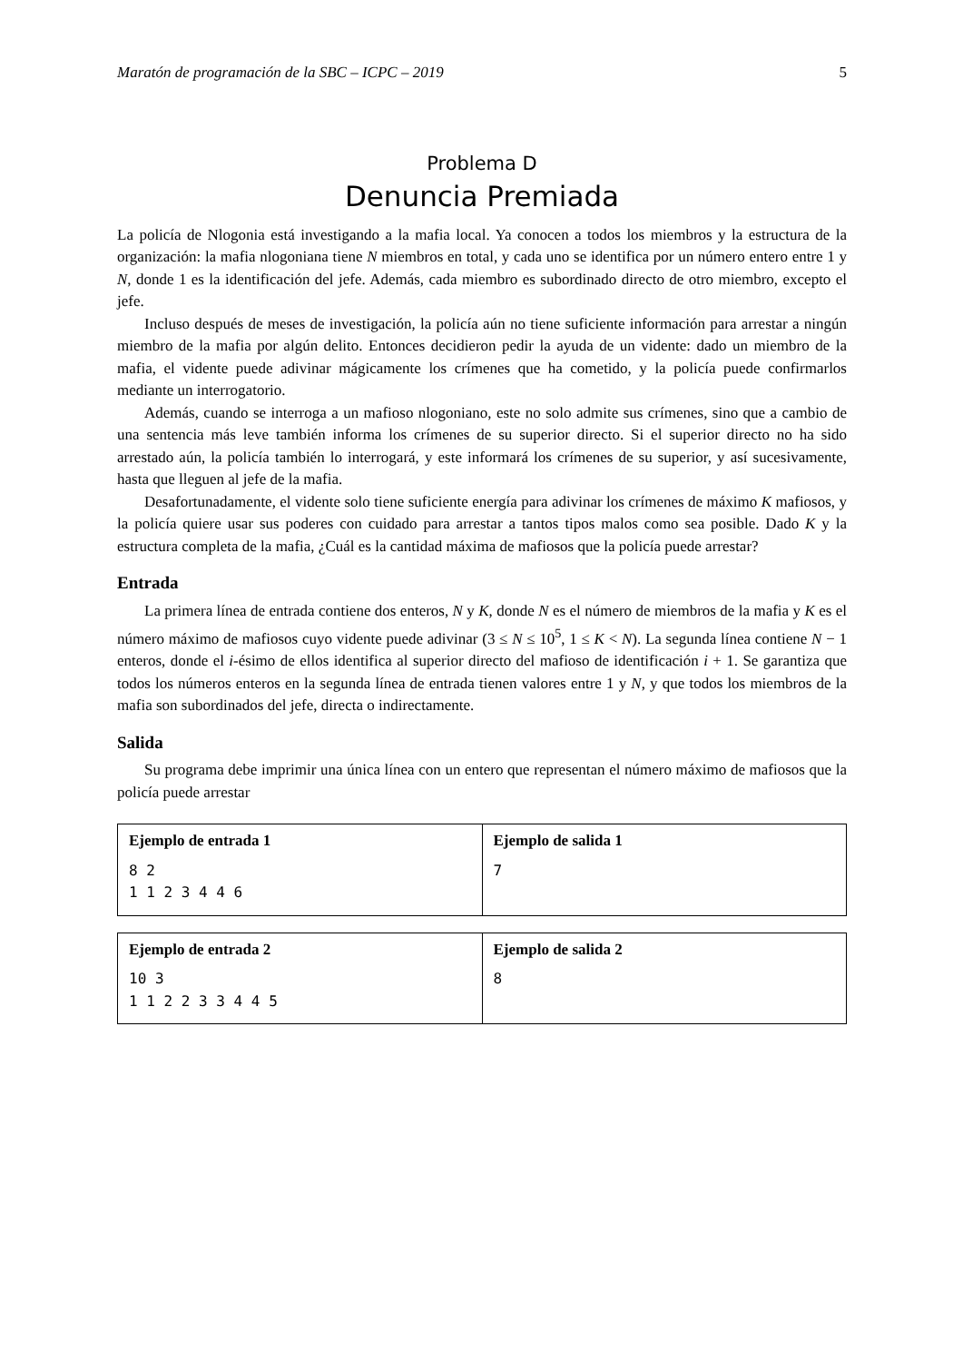Maratón de programación de la SBC – ICPC – 2019 5
Problema D
Denuncia Premiada
La policía de Nlogonia está investigando a la mafia local. Ya conocen a todos los miembros y la estructura de la organización: la mafia nlogoniana tiene N miembros en total, y cada uno se identifica por un número entero entre 1 y N, donde 1 es la identificación del jefe. Además, cada miembro es subordinado directo de otro miembro, excepto el jefe.
Incluso después de meses de investigación, la policía aún no tiene suficiente información para arrestar a ningún miembro de la mafia por algún delito. Entonces decidieron pedir la ayuda de un vidente: dado un miembro de la mafia, el vidente puede adivinar mágicamente los crímenes que ha cometido, y la policía puede confirmarlos mediante un interrogatorio.
Además, cuando se interroga a un mafioso nlogoniano, este no solo admite sus crímenes, sino que a cambio de una sentencia más leve también informa los crímenes de su superior directo. Si el superior directo no ha sido arrestado aún, la policía también lo interrogará, y este informará los crímenes de su superior, y así sucesivamente, hasta que lleguen al jefe de la mafia.
Desafortunadamente, el vidente solo tiene suficiente energía para adivinar los crímenes de máximo K mafiosos, y la policía quiere usar sus poderes con cuidado para arrestar a tantos tipos malos como sea posible. Dado K y la estructura completa de la mafia, ¿Cuál es la cantidad máxima de mafiosos que la policía puede arrestar?
Entrada
La primera línea de entrada contiene dos enteros, N y K, donde N es el número de miembros de la mafia y K es el número máximo de mafiosos cuyo vidente puede adivinar (3 ≤ N ≤ 10<sup>5</sup>, 1 ≤ K < N). La segunda línea contiene N − 1 enteros, donde el i-ésimo de ellos identifica al superior directo del mafioso de identificación i + 1. Se garantiza que todos los números enteros en la segunda línea de entrada tienen valores entre 1 y N, y que todos los miembros de la mafia son subordinados del jefe, directa o indirectamente.
Salida
Su programa debe imprimir una única línea con un entero que representan el número máximo de mafiosos que la policía puede arrestar
| Ejemplo de entrada 1 8 2 1 1 2 3 4 4 6 | Ejemplo de salida 1 7 |
| Ejemplo de entrada 2 10 3 1 1 2 2 3 3 4 4 5 | Ejemplo de salida 2 8 |